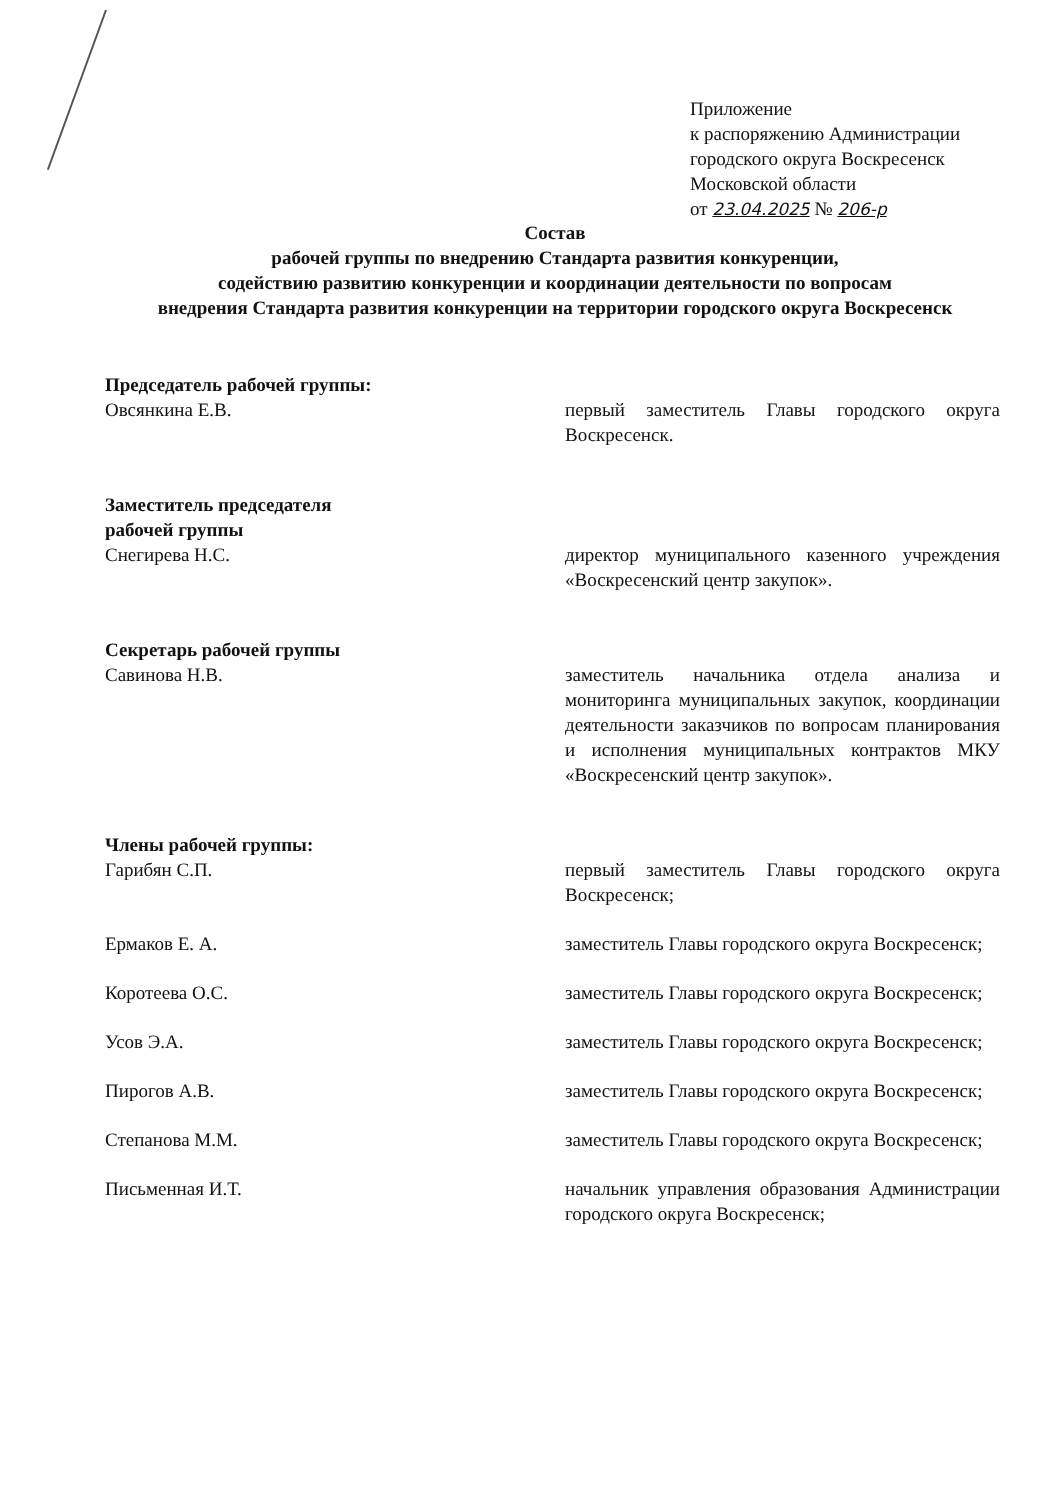Приложение
к распоряжению Администрации
городского округа Воскресенск
Московской области
от 23.04.2025 № 206-р
Состав
рабочей группы по внедрению Стандарта развития конкуренции,
содействию развитию конкуренции и координации деятельности по вопросам
внедрения Стандарта развития конкуренции на территории городского округа Воскресенск
Председатель рабочей группы:
Овсянкина Е.В. первый заместитель Главы городского округа Воскресенск.
Заместитель председателя
рабочей группы
Снегирева Н.С. директор муниципального казенного учреждения «Воскресенский центр закупок».
Секретарь рабочей группы
Савинова Н.В. заместитель начальника отдела анализа и мониторинга муниципальных закупок, координации деятельности заказчиков по вопросам планирования и исполнения муниципальных контрактов МКУ «Воскресенский центр закупок».
Члены рабочей группы:
Гарибян С.П. первый заместитель Главы городского округа Воскресенск;
Ермаков Е. А. заместитель Главы городского округа Воскресенск;
Коротеева О.С. заместитель Главы городского округа Воскресенск;
Усов Э.А. заместитель Главы городского округа Воскресенск;
Пирогов А.В. заместитель Главы городского округа Воскресенск;
Степанова М.М. заместитель Главы городского округа Воскресенск;
Письменная И.Т. начальник управления образования Администрации городского округа Воскресенск;